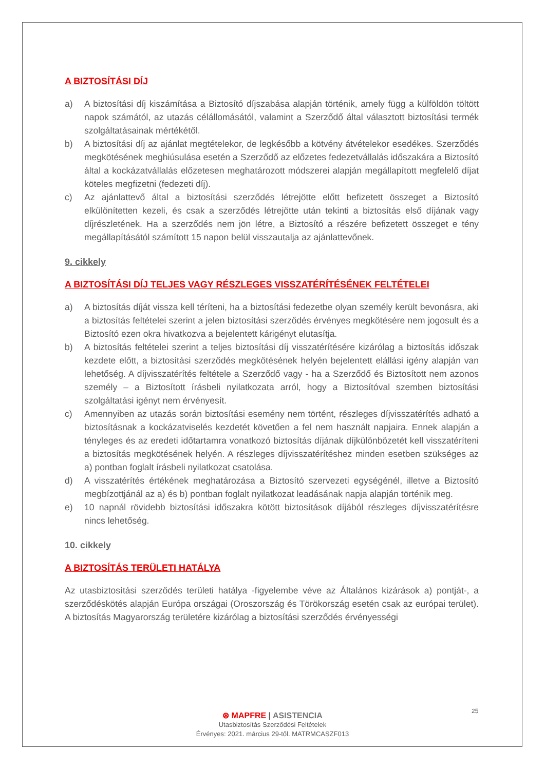A BIZTOSÍTÁSI DÍJ
a) A biztosítási díj kiszámítása a Biztosító díjszabása alapján történik, amely függ a külföldön töltött napok számától, az utazás célállomásától, valamint a Szerződő által választott biztosítási termék szolgáltatásainak mértékétől.
b) A biztosítási díj az ajánlat megtételekor, de legkésőbb a kötvény átvételekor esedékes. Szerződés megkötésének meghiúsulása esetén a Szerződő az előzetes fedezetvállalás időszakára a Biztosító által a kockázatvállalás előzetesen meghatározott módszerei alapján megállapított megfelelő díjat köteles megfizetni (fedezeti díj).
c) Az ajánlattevő által a biztosítási szerződés létrejötte előtt befizetett összeget a Biztosító elkülönítetten kezeli, és csak a szerződés létrejötte után tekinti a biztosítás első díjának vagy díjrészletének. Ha a szerződés nem jön létre, a Biztosító a részére befizetett összeget e tény megállapításától számított 15 napon belül visszautalja az ajánlattevőnek.
9. cikkely
A BIZTOSÍTÁSI DÍJ TELJES VAGY RÉSZLEGES VISSZATÉRÍTÉSÉNEK FELTÉTELEI
a) A biztosítás díját vissza kell téríteni, ha a biztosítási fedezetbe olyan személy került bevonásra, aki a biztosítás feltételei szerint a jelen biztosítási szerződés érvényes megkötésére nem jogosult és a Biztosító ezen okra hivatkozva a bejelentett kárigényt elutasítja.
b) A biztosítás feltételei szerint a teljes biztosítási díj visszatérítésére kizárólag a biztosítás időszak kezdete előtt, a biztosítási szerződés megkötésének helyén bejelentett elállási igény alapján van lehetőség. A díjvisszatérítés feltétele a Szerződő vagy - ha a Szerződő és Biztosított nem azonos személy – a Biztosított írásbeli nyilatkozata arról, hogy a Biztosítóval szemben biztosítási szolgáltatási igényt nem érvényesít.
c) Amennyiben az utazás során biztosítási esemény nem történt, részleges díjvisszatérítés adható a biztosításnak a kockázatviselés kezdetét követően a fel nem használt napjaira. Ennek alapján a tényleges és az eredeti időtartamra vonatkozó biztosítás díjának díjkülönbözetét kell visszatéríteni a biztosítás megkötésének helyén. A részleges díjvisszatérítéshez minden esetben szükséges az a) pontban foglalt írásbeli nyilatkozat csatolása.
d) A visszatérítés értékének meghatározása a Biztosító szervezeti egységénél, illetve a Biztosító megbízottjánál az a) és b) pontban foglalt nyilatkozat leadásának napja alapján történik meg.
e) 10 napnál rövidebb biztosítási időszakra kötött biztosítások díjából részleges díjvisszatérítésre nincs lehetőség.
10. cikkely
A BIZTOSÍTÁS TERÜLETI HATÁLYA
Az utasbiztosítási szerződés területi hatálya -figyelembe véve az Általános kizárások a) pontját-, a szerződéskötés alapján Európa országai (Oroszország és Törökország esetén csak az európai terület). A biztosítás Magyarország területére kizárólag a biztosítási szerződés érvényességi
25
⊛ MAPFRE | ASISTENCIA
Utasbiztosítás Szerződési Feltételek
Érvényes: 2021. március 29-től. MATRMCASZF013